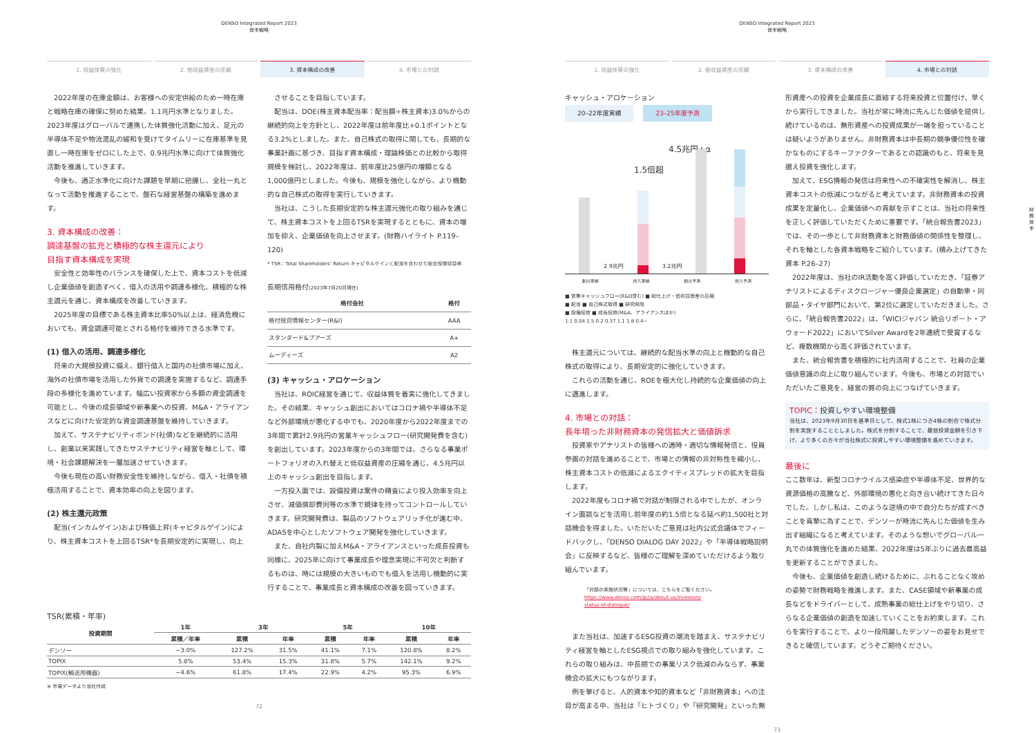DENSO Integrated Report 2023
資本戦略
1. 収益体質の強化 2. 低収益資産の圧縮 3. 資本構成の改善 4. 市場との対話
2022年度の在庫金額は、お客様への安定供給のため一時在庫と戦略在庫の確保に努めた結果、1.1兆円水準となりました。2023年度はグローバルで連携した体質強化活動に加え、足元の半導体不足や物流混乱の緩和を受けてタイムリーに在庫基準を見直し一時在庫をゼロにした上で、0.9兆円水準に向けて体質強化活動を推進していきます。
今後も、適正水準化に向けた課題を早期に把握し、全社一丸となって活動を推進することで、盤石な経営基盤の構築を進めます。
3. 資本構成の改善：
調達基盤の拡充と積極的な株主還元により
目指す資本構成を実現
安全性と効率性のバランスを確保した上で、資本コストを低減し企業価値を創造すべく、借入の活用や調達多様化、積極的な株主還元を通じ、資本構成を改善していきます。
2025年度の目標である株主資本比率50%以上は、経済危機においても、資金調達可能とされる格付を維持できる水準です。
(1) 借入の活用、調達多様化
将来の大規模投資に備え、銀行借入と国内の社債市場に加え、海外の社債市場を活用した外貨での調達を実施するなど、調達手段の多様化を進めています。幅広い投資家から多額の資金調達を可能とし、今後の成長領域や新事業への投資、M&A・アライアンスなどに向けた安定的な資金調達基盤を維持していきます。
加えて、サステナビリティボンド(社債)などを継続的に活用し、創業以来実践してきたサステナビリティ経営を軸として、環境・社会課題解決を一層加速させていきます。
今後も現在の高い財務安全性を維持しながら、借入・社債を積極活用することで、資本効率の向上を図ります。
(2) 株主還元政策
配当(インカムゲイン)および株価上昇(キャピタルゲイン)により、株主資本コストを上回るTSR*を長期安定的に実現し、向上
させることを目指しています。
配当は、DOE(株主資本配当率：配当額÷株主資本)3.0%からの継続的向上を方針とし、2022年度は前年度比+0.1ポイントとなる3.2%としました。また、自己株式の取得に関しても、長期的な事業計画に基づき、目指す資本構成・理論株価との比較から取得規模を検討し、2022年度は、前年度比25億円の増額となる1,000億円としました。今後も、規模を強化しながら、より機動的な自己株式の取得を実行していきます。
当社は、こうした長期安定的な株主還元強化の取り組みを通じて、株主資本コストを上回るTSRを実現するとともに、資本の増加を抑え、企業価値を向上させます。(財務ハイライト P.119–120)
* TSR：Total Shareholders' Return キャピタルゲインと配当を合わせた総合投資収益率
長期信用格付(2023年7月20日現在)
| 格付会社 | 格付 |
| --- | --- |
| 格付投資情報センター(R&I) | AAA |
| スタンダード&プアーズ | A+ |
| ムーディーズ | A2 |
(3) キャッシュ・アロケーション
当社は、ROIC経営を通じて、収益体質を着実に強化してきました。その結果、キャッシュ創出においてはコロナ禍や半導体不足など外部環境が悪化する中でも、2020年度から2022年度までの3年間で累計2.9兆円の営業キャッシュフロー(研究開発費を含む)を創出しています。2023年度からの3年間では、さらなる事業ポートフォリオの入れ替えと低収益資産の圧縮を通じ、4.5兆円以上のキャッシュ創出を目指します。
一方投入面では、設備投資は案件の精査により投入効率を向上させ、減価償却費同等の水準で規律を持ってコントロールしていきます。研究開発費は、製品のソフトウェアリッチ化が進む中、ADASを中心としたソフトウェア開発を強化していきます。
また、自社内製に加えM&A・アライアンスといった成長投資も同様に、2025年に向けて事業成長や理念実現に不可欠と判断するものは、時には規模の大きいものでも借入を活用し機動的に実行することで、事業成長と資本構成の改善を図っていきます。
TSR(累積・年率)
| 投資期間 | 1年 | 3年 | | 5年 | | 10年 | |
| --- | --- | --- | --- | --- | --- | --- | --- |
| | 累積／年率 | 累積 | 年率 | 累積 | 年率 | 累積 | 年率 |
| デンソー | −3.0% | 127.2% | 31.5% | 41.1% | 7.1% | 120.8% | 8.2% |
| TOPIX | 5.8% | 53.4% | 15.3% | 31.8% | 5.7% | 142.1% | 9.2% |
| TOPIX(輸送用機器) | −4.6% | 61.8% | 17.4% | 22.9% | 4.2% | 95.3% | 6.9% |
※ 市場データより当社作成
72
DENSO Integrated Report 2023
資本戦略
1. 収益体質の強化 2. 低収益資産の圧縮 3. 資本構成の改善 4. 市場との対話
キャッシュ・アロケーション
20–22年度実績 23–25年度予測
1.5倍超
4.5兆円+α
2.9兆円
3.2兆円
創出実績 投入実績 創出予測 投入予測
■ 営業キャッシュフロー(R&D含む) ■ 総仕上げ・低収益資産の圧縮
■ 配当 ■ 自己株式取得 ■ 研究開発
■ 設備投資 ■ 成長投資(M&A、アライアンスほか)
1.1 0.04 1.5 0.2 0.37 1.1 1.8 0.4~
株主還元については、継続的な配当水準の向上と機動的な自己株式の取得により、長期安定的に強化していきます。
これらの活動を通じ、ROEを極大化し持続的な企業価値の向上に邁進します。
4. 市場との対話：
長年培った非財務資本の発信拡大と価値訴求
投資家やアナリストの皆様への適時・適切な情報発信と、役員参画の対話を進めることで、市場との情報の非対称性を縮小し、株主資本コストの低減によるエクイティスプレッドの拡大を目指します。
2022年度もコロナ禍で対話が制限される中でしたが、オンライン面談などを活用し前年度の約1.5倍となる延べ約1,500社と対話機会を得ました。いただいたご意見は社内公式会議体でフィードバックし、「DENSO DIALOG DAY 2022」や「半導体戦略説明会」に反映するなど、皆様のご理解を深めていただけるよう取り組んでいます。
「対話の実施状況等」については、こちらをご覧ください。
https://www.denso.com/jp/ja/about-us/investors/
status-of-dialogue/
また当社は、加速するESG投資の潮流を踏まえ、サステナビリティ経営を軸としたESG視点での取り組みを強化しています。これらの取り組みは、中長期での事業リスク低減のみならず、事業機会の拡大にもつながります。
例を挙げると、人的資本や知的資本など「非財務資本」への注目が高まる中、当社は「ヒトづくり」や「研究開発」といった無
形資産への投資を企業成長に直結する将来投資と位置付け、早くから実行してきました。当社が常に時流に先んじた価値を提供し続けているのは、無形資産への投資成果が一端を担っていることは疑いようがありません。非財務資本は中長期の競争優位性を確かなものにするキーファクターであるとの認識のもと、将来を見据え投資を強化します。
加えて、ESG情報の発信は将来性への不確実性を解消し、株主資本コストの低減につながると考えています。非財務資本の投資成果を定量化し、企業価値への貢献を示すことは、当社の将来性を正しく評価していただくために重要です。「統合報告書2023」では、その一歩として非財務資本と財務価値の関係性を整理し、それを軸とした各資本戦略をご紹介しています。(積み上げてきた資本 P.26–27)
2022年度は、当社のIR活動を高く評価していただき、「証券アナリストによるディスクロージャー優良企業選定」の自動車・同部品・タイヤ部門において、第2位に選定していただきました。さらに、「統合報告書2022」は、「WICIジャパン 統合リポート・アウォード2022」においてSilver Awardを2年連続で受賞するなど、複数機関から高く評価されています。
また、統合報告書を積極的に社内活用することで、社員の企業価値意識の向上に取り組んでいます。今後も、市場との対話でいただいたご意見を、経営の質の向上につなげていきます。
TOPIC：投資しやすい環境整備
当社は、2023年9月30日を基準日として、株式1株につき4株の割合で株式分割を実施することとしました。株式を分割することで、最低投資金額を引き下げ、より多くの方々が当社株式に投資しやすい環境整備を進めていきます。
最後に
ここ数年は、新型コロナウイルス感染症や半導体不足、世界的な資源価格の高騰など、外部環境の悪化と向き合い続けてきた日々でした。しかし私は、このような逆境の中で自分たちが成すべきことを真摯に為すことで、デンソーが時流に先んじた価値を生み出す組織になると考えています。そのような想いでグローバル一丸での体質強化を進めた結果、2022年度は5年ぶりに過去最高益を更新することができました。
今後も、企業価値を創造し続けるために、ぶれることなく攻めの姿勢で財務戦略を推進します。また、CASE領域や新事業の成長などをドライバーとして、成熟事業の総仕上げをやり切り、さらなる企業価値の創造を加速していくことをお約束します。これらを実行することで、より一段飛躍したデンソーの姿をお見せできると確信しています。どうぞご期待ください。
73
財務資本